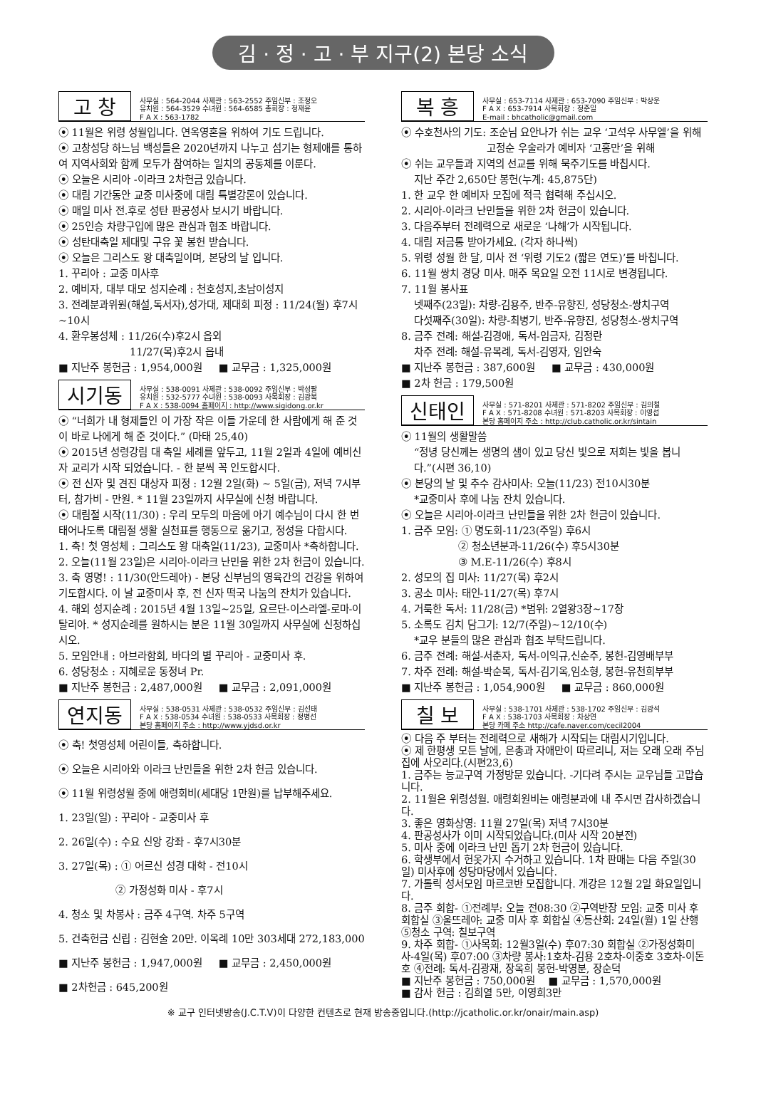김 · 정 · 고 · 부 지구(2) 본당 소식
고 창
사무실 : 564-2044 사제관 : 563-2552 주임신부 : 조정오
유치원 : 564-3529 수녀원 : 564-6585 총회장 : 정재윤
F A X : 563-1782
⦿ 11월은 위령 성월입니다. 연옥영혼을 위하여 기도 드립니다.
⦿ 고창성당 하느님 백성들은 2020년까지 나누고 섬기는 형제애를 통하여 지역사회와 함께 모두가 참여하는 일치의 공동체를 이룬다.
⦿ 오늘은 시리아 -이라크 2차헌금 있습니다.
⦿ 대림 기간동안 교중 미사중에 대림 특별강론이 있습니다.
⦿ 매일 미사 전.후로 성탄 판공성사 보시기 바랍니다.
⦿ 25인승 차량구입에 많은 관심과 협조 바랍니다.
⦿ 성탄대축일 제대및 구유 꽃 봉헌 받습니다.
⦿ 오늘은 그리스도 왕 대축일이며, 본당의 날 입니다.
1. 꾸리아 : 교중 미사후
2. 예비자, 대부 대모 성지순례 : 천호성지,초남이성지
3. 전례분과위원(해설,독서자),성가대, 제대회 피정 : 11/24(월) 후7시~10시
4. 환우봉성체 : 11/26(수)후2시 읍외
11/27(목)후2시 읍내
■ 지난주 봉헌금 : 1,954,000원 ■ 교무금 : 1,325,000원
시기동
사무실 : 538-0091 사제관 : 538-0092 주임신부 : 박성팔
유치원 : 532-5777 수녀원 : 538-0093 사목회장 : 김광복
F A X : 538-0094 홈페이지 : http://www.sigidong.or.kr
⦿ “너희가 내 형제들인 이 가장 작은 이들 가운데 한 사람에게 해 준 것이 바로 나에게 해 준 것이다.” (마태 25,40)
⦿ 2015년 성령강림 대 축일 세례를 앞두고, 11월 2일과 4일에 예비신자 교리가 시작 되었습니다. - 한 분씩 꼭 인도합시다.
⦿ 전 신자 및 견진 대상자 피정 : 12월 2일(화) ~ 5일(금), 저녁 7시부터, 참가비 - 만원. * 11월 23일까지 사무실에 신청 바랍니다.
⦿ 대림절 시작(11/30) : 우리 모두의 마음에 아기 예수님이 다시 한 번 태어나도록 대림절 생활 실천표를 행동으로 옮기고, 정성을 다합시다.
1. 축! 첫 영성체 : 그리스도 왕 대축일(11/23), 교중미사 *축하합니다.
2. 오늘(11월 23일)은 시리아-이라크 난민을 위한 2차 헌금이 있습니다.
3. 축 영명! : 11/30(안드레아) - 본당 신부님의 영육간의 건강을 위하여 기도합시다. 이 날 교중미사 후, 전 신자 떡국 나눔의 잔치가 있습니다.
4. 해외 성지순례 : 2015년 4월 13일~25일, 요르단-이스라엘-로마-이탈리아. * 성지순례를 원하시는 분은 11월 30일까지 사무실에 신청하십시오.
5. 모임안내 : 아브라함회, 바다의 별 꾸리아 - 교중미사 후.
6. 성당청소 : 지혜로운 동정녀 Pr.
■ 지난주 봉헌금 : 2,487,000원 ■ 교무금 : 2,091,000원
연지동
사무실 : 538-0531 사제관 : 538-0532 주임신부 : 김선태
F A X : 538-0534 수녀원 : 538-0533 사목회장 : 정병선
본당 홈페이지 주소 : http://www.yjdsd.or.kr
⦿ 축! 첫영성체 어린이들, 축하합니다.
⦿ 오늘은 시리아와 이라크 난민들을 위한 2차 헌금 있습니다.
⦿ 11월 위령성월 중에 애령회비(세대당 1만원)를 납부해주세요.
1. 23일(일) : 꾸리아 - 교중미사 후
2. 26일(수) : 수요 신앙 강좌 - 후7시30분
3. 27일(목) : ① 어르신 성경 대학 - 전10시
② 가정성화 미사 - 후7시
4. 청소 및 차봉사 : 금주 4구역. 차주 5구역
5. 건축헌금 신립 : 김현술 20만. 이옥례 10만 303세대 272,183,000
■ 지난주 봉헌금 : 1,947,000원 ■ 교무금 : 2,450,000원
■ 2차헌금 : 645,200원
복 흥
사무실 : 653-7114 사제관 : 653-7090 주임신부 : 박상운
F A X : 653-7914 사목회장 : 정준일
E-mail : bhcatholic@gmail.com
⦿ 수호천사의 기도: 조순님 요안나가 쉬는 교우 ‘고석우 사무엘’을 위해
고정순 우술라가 예비자 ‘고홍만’을 위해
⦿ 쉬는 교우들과 지역의 선교를 위해 묵주기도를 바칩시다.
지난 주간 2,650단 봉헌(누계: 45,875단)
1. 한 교우 한 예비자 모집에 적극 협력해 주십시오.
2. 시리아-이라크 난민들을 위한 2차 헌금이 있습니다.
3. 다음주부터 전례력으로 새로운 ‘나해’가 시작됩니다.
4. 대림 저금통 받아가세요. (각자 하나씩)
5. 위령 성월 한 달, 미사 전 ‘위령 기도2 (짧은 연도)’를 바칩니다.
6. 11월 쌍치 경당 미사. 매주 목요일 오전 11시로 변경됩니다.
7. 11월 봉사표
넷째주(23일): 차량-김용주, 반주-유향진, 성당청소-쌍치구역
다섯째주(30일): 차량-최병기, 반주-유향진, 성당청소-쌍치구역
8. 금주 전례: 해설-김경애, 독서-임금자, 김정란
차주 전례: 해설-유복례, 독서-김영자, 임안숙
■ 지난주 봉헌금 : 387,600원 ■ 교무금 : 430,000원
■ 2차 헌금 : 179,500원
신태인
사무실 : 571-8201 사제관 : 571-8202 주임신부 : 김의철
F A X : 571-8208 수녀원 : 571-8203 사목회장 : 이영섭
본당 홈페이지 주소 : http://club.catholic.or.kr/sintain
⦿ 11월의 생활말씀
“정녕 당신께는 생명의 샘이 있고 당신 빛으로 저희는 빛을 봅니다.”(시편 36,10)
⦿ 본당의 날 및 추수 감사미사: 오늘(11/23) 전10시30분
*교중미사 후에 나눔 잔치 있습니다.
⦿ 오늘은 시리아-이라크 난민들을 위한 2차 헌금이 있습니다.
1. 금주 모임: ① 명도회-11/23(주일) 후6시
② 청소년분과-11/26(수) 후5시30분
③ M.E-11/26(수) 후8시
2. 성모의 집 미사: 11/27(목) 후2시
3. 공소 미사: 태인-11/27(목) 후7시
4. 거룩한 독서: 11/28(금) *범위: 2열왕3장~17장
5. 소록도 김치 담그기: 12/7(주일)~12/10(수)
*교우 분들의 많은 관심과 협조 부탁드립니다.
6. 금주 전례: 해설-서춘자, 독서-이익규,신순주, 봉헌-김영배부부
7. 차주 전례: 해설-박순복, 독서-김기옥,임소형, 봉헌-유천희부부
■ 지난주 봉헌금 : 1,054,900원 ■ 교무금 : 860,000원
칠 보
사무실 : 538-1701 사제관 : 538-1702 주임신부 : 김광석
F A X : 538-1703 사목회장 : 차상연
본당 카페 주소 http://cafe.naver.com/cecil2004
⦿ 다음 주 부터는 전례력으로 새해가 시작되는 대림시기입니다.
⦿ 제 한평생 모든 날에, 은총과 자애만이 따르리니, 저는 오래 오래 주님 집에 사오리다.(시편23,6)
1. 금주는 능교구역 가정방문 있습니다. -기다려 주시는 교우님들 고맙습니다.
2. 11월은 위령성월. 애령회원비는 애령분과에 내 주시면 감사하겠습니다.
3. 좋은 영화상영: 11월 27일(목) 저녁 7시30분
4. 판공성사가 이미 시작되었습니다.(미사 시작 20분전)
5. 미사 중에 이라크 난민 돕기 2차 헌금이 있습니다.
6. 학생부에서 헌옷가지 수거하고 있습니다. 1차 판매는 다음 주일(30일) 미사후에 성당마당에서 있습니다.
7. 가톨릭 성서모임 마르코반 모집합니다. 개강은 12월 2일 화요일입니다.
8. 금주 회합- ①전례부: 오늘 전08:30 ②구역반장 모임: 교중 미사 후 회합실 ③울뜨레야: 교중 미사 후 회합실 ④등산회: 24일(월) 1일 산행 ⑤청소 구역: 칠보구역
9. 차주 회합- ①사목회: 12월3일(수) 후07:30 회합실 ②가정성화미사-4일(목) 후07:00 ③차량 봉사:1호차-김용 2호차-이중호 3호차-이돈호 ④전례: 독서-김광재, 장옥희 봉헌-박영분, 장순덕
■ 지난주 봉헌금 : 750,000원 ■ 교무금 : 1,570,000원
■ 감사 헌금 : 김희열 5만, 이영희3만
※ 교구 인터넷방송(J.C.T.V)이 다양한 컨텐츠로 현재 방송중입니다.(http://jcatholic.or.kr/onair/main.asp)